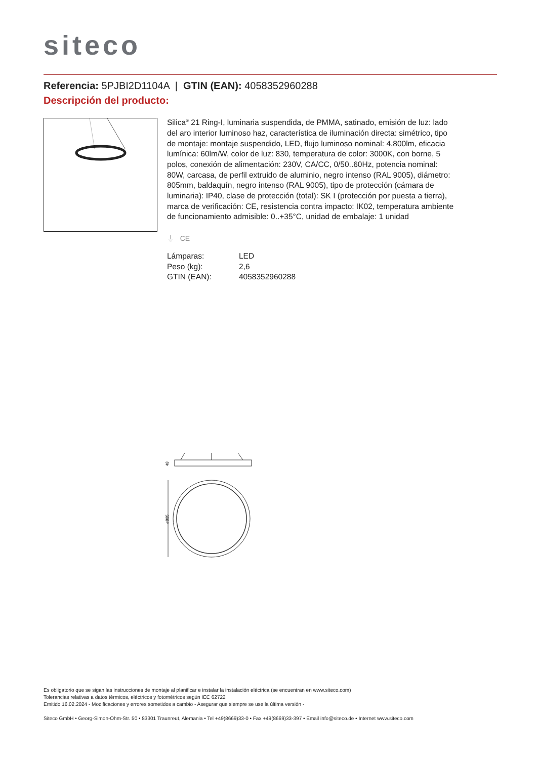siteco
Referencia: 5PJBI2D1104A | GTIN (EAN): 4058352960288
Descripción del producto:
Silica<sup>®</sup> 21 Ring-I, luminaria suspendida, de PMMA, satinado, emisión de luz: lado del aro interior luminoso haz, característica de iluminación directa: simétrico, tipo de montaje: montaje suspendido, LED, flujo luminoso nominal: 4.800lm, eficacia lumínica: 60lm/W, color de luz: 830, temperatura de color: 3000K, con borne, 5 polos, conexión de alimentación: 230V, CA/CC, 0/50..60Hz, potencia nominal: 80W, carcasa, de perfil extruido de aluminio, negro intenso (RAL 9005), diámetro: 805mm, baldaquín, negro intenso (RAL 9005), tipo de protección (cámara de luminaria): IP40, clase de protección (total): SK I (protección por puesta a tierra), marca de verificación: CE, resistencia contra impacto: IK02, temperatura ambiente de funcionamiento admisible: 0..+35°C, unidad de embalaje: 1 unidad
⏚ CE
| Lámparas: | LED |
| Peso (kg): | 2,6 |
| GTIN (EAN): | 4058352960288 |
48
ø805
Es obligatorio que se sigan las instrucciones de montaje al planificar e instalar la instalación eléctrica (se encuentran en www.siteco.com)
Tolerancias relativas a datos térmicos, eléctricos y fotométricos según IEC 62722
Emitido 16.02.2024 - Modificaciones y errores sometidos a cambio - Asegurar que siempre se use la última versión -
Siteco GmbH • Georg-Simon-Ohm-Str. 50 • 83301 Traunreut, Alemania • Tel +49(8669)33-0 • Fax +49(8669)33-397 • Email info@siteco.de • Internet www.siteco.com